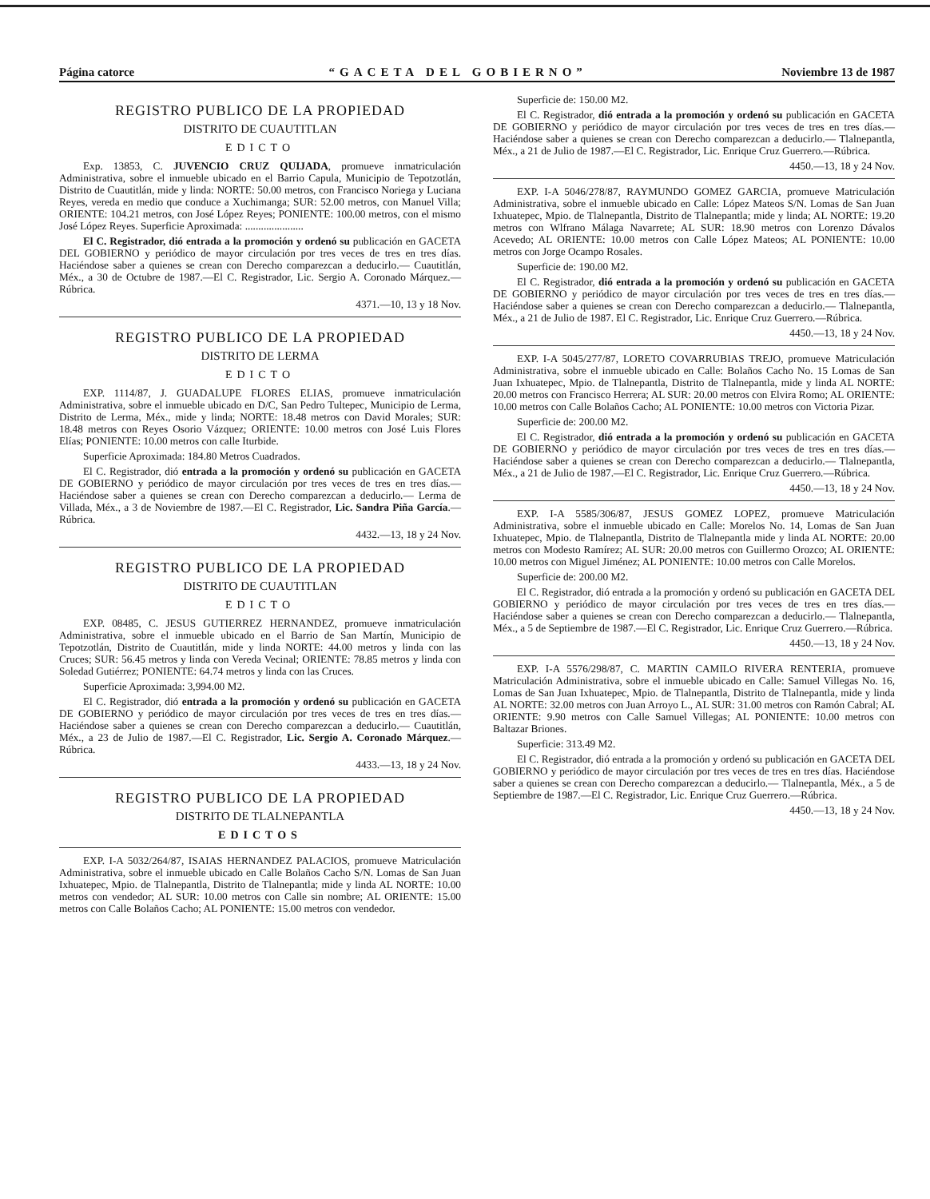Página catorce “GACETA DEL GOBIERNO” Noviembre 13 de 1987
REGISTRO PUBLICO DE LA PROPIEDAD
DISTRITO DE CUAUTITLAN
EDICTO
Exp. 13853, C. JUVENCIO CRUZ QUIJADA, promueve inmatriculación Administrativa, sobre el inmueble ubicado en el Barrio Capula, Municipio de Tepotzotlán, Distrito de Cuautitlán, mide y linda: NORTE: 50.00 metros, con Francisco Noriega y Luciana Reyes, vereda en medio que conduce a Xuchimanga; SUR: 52.00 metros, con Manuel Villa; ORIENTE: 104.21 metros, con José López Reyes; PONIENTE: 100.00 metros, con el mismo José López Reyes. Superficie Aproximada: ......................
El C. Registrador, dió entrada a la promoción y ordenó su publicación en GACETA DEL GOBIERNO y periódico de mayor circulación por tres veces de tres en tres días. Haciéndose saber a quienes se crean con Derecho comparezcan a deducirlo.— Cuautitlán, Méx., a 30 de Octubre de 1987.—El C. Registrador, Lic. Sergio A. Coronado Márquez.—Rúbrica.
4371.—10, 13 y 18 Nov.
REGISTRO PUBLICO DE LA PROPIEDAD
DISTRITO DE LERMA
EDICTO
EXP. 1114/87, J. GUADALUPE FLORES ELIAS, promueve inmatriculación Administrativa, sobre el inmueble ubicado en D/C, San Pedro Tultepec, Municipio de Lerma, Distrito de Lerma, Méx., mide y linda; NORTE: 18.48 metros con David Morales; SUR: 18.48 metros con Reyes Osorio Vázquez; ORIENTE: 10.00 metros con José Luis Flores Elías; PONIENTE: 10.00 metros con calle Iturbide.
Superficie Aproximada: 184.80 Metros Cuadrados.
El C. Registrador, dió entrada a la promoción y ordenó su publicación en GACETA DE GOBIERNO y periódico de mayor circulación por tres veces de tres en tres días.—Haciéndose saber a quienes se crean con Derecho comparezcan a deducirlo.— Lerma de Villada, Méx., a 3 de Noviembre de 1987.—El C. Registrador, Lic. Sandra Piña García.—Rúbrica.
4432.—13, 18 y 24 Nov.
REGISTRO PUBLICO DE LA PROPIEDAD
DISTRITO DE CUAUTITLAN
EDICTO
EXP. 08485, C. JESUS GUTIERREZ HERNANDEZ, promueve inmatriculación Administrativa, sobre el inmueble ubicado en el Barrio de San Martín, Municipio de Tepotzotlán, Distrito de Cuautitlán, mide y linda NORTE: 44.00 metros y linda con las Cruces; SUR: 56.45 metros y linda con Vereda Vecinal; ORIENTE: 78.85 metros y linda con Soledad Gutiérrez; PONIENTE: 64.74 metros y linda con las Cruces.
Superficie Aproximada: 3,994.00 M2.
El C. Registrador, dió entrada a la promoción y ordenó su publicación en GACETA DE GOBIERNO y periódico de mayor circulación por tres veces de tres en tres días.—Haciéndose saber a quienes se crean con Derecho comparezcan a deducirlo.— Cuautitlán, Méx., a 23 de Julio de 1987.—El C. Registrador, Lic. Sergio A. Coronado Márquez.—Rúbrica.
4433.—13, 18 y 24 Nov.
REGISTRO PUBLICO DE LA PROPIEDAD
DISTRITO DE TLALNEPANTLA
EDICTOS
EXP. I-A 5032/264/87, ISAIAS HERNANDEZ PALACIOS, promueve Matriculación Administrativa, sobre el inmueble ubicado en Calle Bolaños Cacho S/N. Lomas de San Juan Ixhuatepec, Mpio. de Tlalnepantla, Distrito de Tlalnepantla; mide y linda AL NORTE: 10.00 metros con vendedor; AL SUR: 10.00 metros con Calle sin nombre; AL ORIENTE: 15.00 metros con Calle Bolaños Cacho; AL PONIENTE: 15.00 metros con vendedor.
Superficie de: 150.00 M2.
El C. Registrador, dió entrada a la promoción y ordenó su publicación en GACETA DE GOBIERNO y periódico de mayor circulación por tres veces de tres en tres días.—Haciéndose saber a quienes se crean con Derecho comparezcan a deducirlo.— Tlalnepantla, Méx., a 21 de Julio de 1987.—El C. Registrador, Lic. Enrique Cruz Guerrero.—Rúbrica.
4450.—13, 18 y 24 Nov.
EXP. I-A 5046/278/87, RAYMUNDO GOMEZ GARCIA, promueve Matriculación Administrativa, sobre el inmueble ubicado en Calle: López Mateos S/N. Lomas de San Juan Ixhuatepec, Mpio. de Tlalnepantla, Distrito de Tlalnepantla; mide y linda; AL NORTE: 19.20 metros con Wlfrano Málaga Navarrete; AL SUR: 18.90 metros con Lorenzo Dávalos Acevedo; AL ORIENTE: 10.00 metros con Calle López Mateos; AL PONIENTE: 10.00 metros con Jorge Ocampo Rosales.
Superficie de: 190.00 M2.
El C. Registrador, dió entrada a la promoción y ordenó su publicación en GACETA DE GOBIERNO y periódico de mayor circulación por tres veces de tres en tres días.—Haciéndose saber a quienes se crean con Derecho comparezcan a deducirlo.— Tlalnepantla, Méx., a 21 de Julio de 1987. El C. Registrador, Lic. Enrique Cruz Guerrero.—Rúbrica.
4450.—13, 18 y 24 Nov.
EXP. I-A 5045/277/87, LORETO COVARRUBIAS TREJO, promueve Matriculación Administrativa, sobre el inmueble ubicado en Calle: Bolaños Cacho No. 15 Lomas de San Juan Ixhuatepec, Mpio. de Tlalnepantla, Distrito de Tlalnepantla, mide y linda AL NORTE: 20.00 metros con Francisco Herrera; AL SUR: 20.00 metros con Elvira Romo; AL ORIENTE: 10.00 metros con Calle Bolaños Cacho; AL PONIENTE: 10.00 metros con Victoria Pizar.
Superficie de: 200.00 M2.
El C. Registrador, dió entrada a la promoción y ordenó su publicación en GACETA DE GOBIERNO y periódico de mayor circulación por tres veces de tres en tres días.—Haciéndose saber a quienes se crean con Derecho comparezcan a deducirlo.— Tlalnepantla, Méx., a 21 de Julio de 1987.—El C. Registrador, Lic. Enrique Cruz Guerrero.—Rúbrica.
4450.—13, 18 y 24 Nov.
EXP. I-A 5585/306/87, JESUS GOMEZ LOPEZ, promueve Matriculación Administrativa, sobre el inmueble ubicado en Calle: Morelos No. 14, Lomas de San Juan Ixhuatepec, Mpio. de Tlalnepantla, Distrito de Tlalnepantla mide y linda AL NORTE: 20.00 metros con Modesto Ramírez; AL SUR: 20.00 metros con Guillermo Orozco; AL ORIENTE: 10.00 metros con Miguel Jiménez; AL PONIENTE: 10.00 metros con Calle Morelos.
Superficie de: 200.00 M2.
El C. Registrador, dió entrada a la promoción y ordenó su publicación en GACETA DEL GOBIERNO y periódico de mayor circulación por tres veces de tres en tres días.—Haciéndose saber a quienes se crean con Derecho comparezcan a deducirlo.— Tlalnepantla, Méx., a 5 de Septiembre de 1987.—El C. Registrador, Lic. Enrique Cruz Guerrero.—Rúbrica.
4450.—13, 18 y 24 Nov.
EXP. I-A 5576/298/87, C. MARTIN CAMILO RIVERA RENTERIA, promueve Matriculación Administrativa, sobre el inmueble ubicado en Calle: Samuel Villegas No. 16, Lomas de San Juan Ixhuatepec, Mpio. de Tlalnepantla, Distrito de Tlalnepantla, mide y linda AL NORTE: 32.00 metros con Juan Arroyo L., AL SUR: 31.00 metros con Ramón Cabral; AL ORIENTE: 9.90 metros con Calle Samuel Villegas; AL PONIENTE: 10.00 metros con Baltazar Briones.
Superficie: 313.49 M2.
El C. Registrador, dió entrada a la promoción y ordenó su publicación en GACETA DEL GOBIERNO y periódico de mayor circulación por tres veces de tres en tres días. Haciéndose saber a quienes se crean con Derecho comparezcan a deducirlo.— Tlalnepantla, Méx., a 5 de Septiembre de 1987.—El C. Registrador, Lic. Enrique Cruz Guerrero.—Rúbrica.
4450.—13, 18 y 24 Nov.